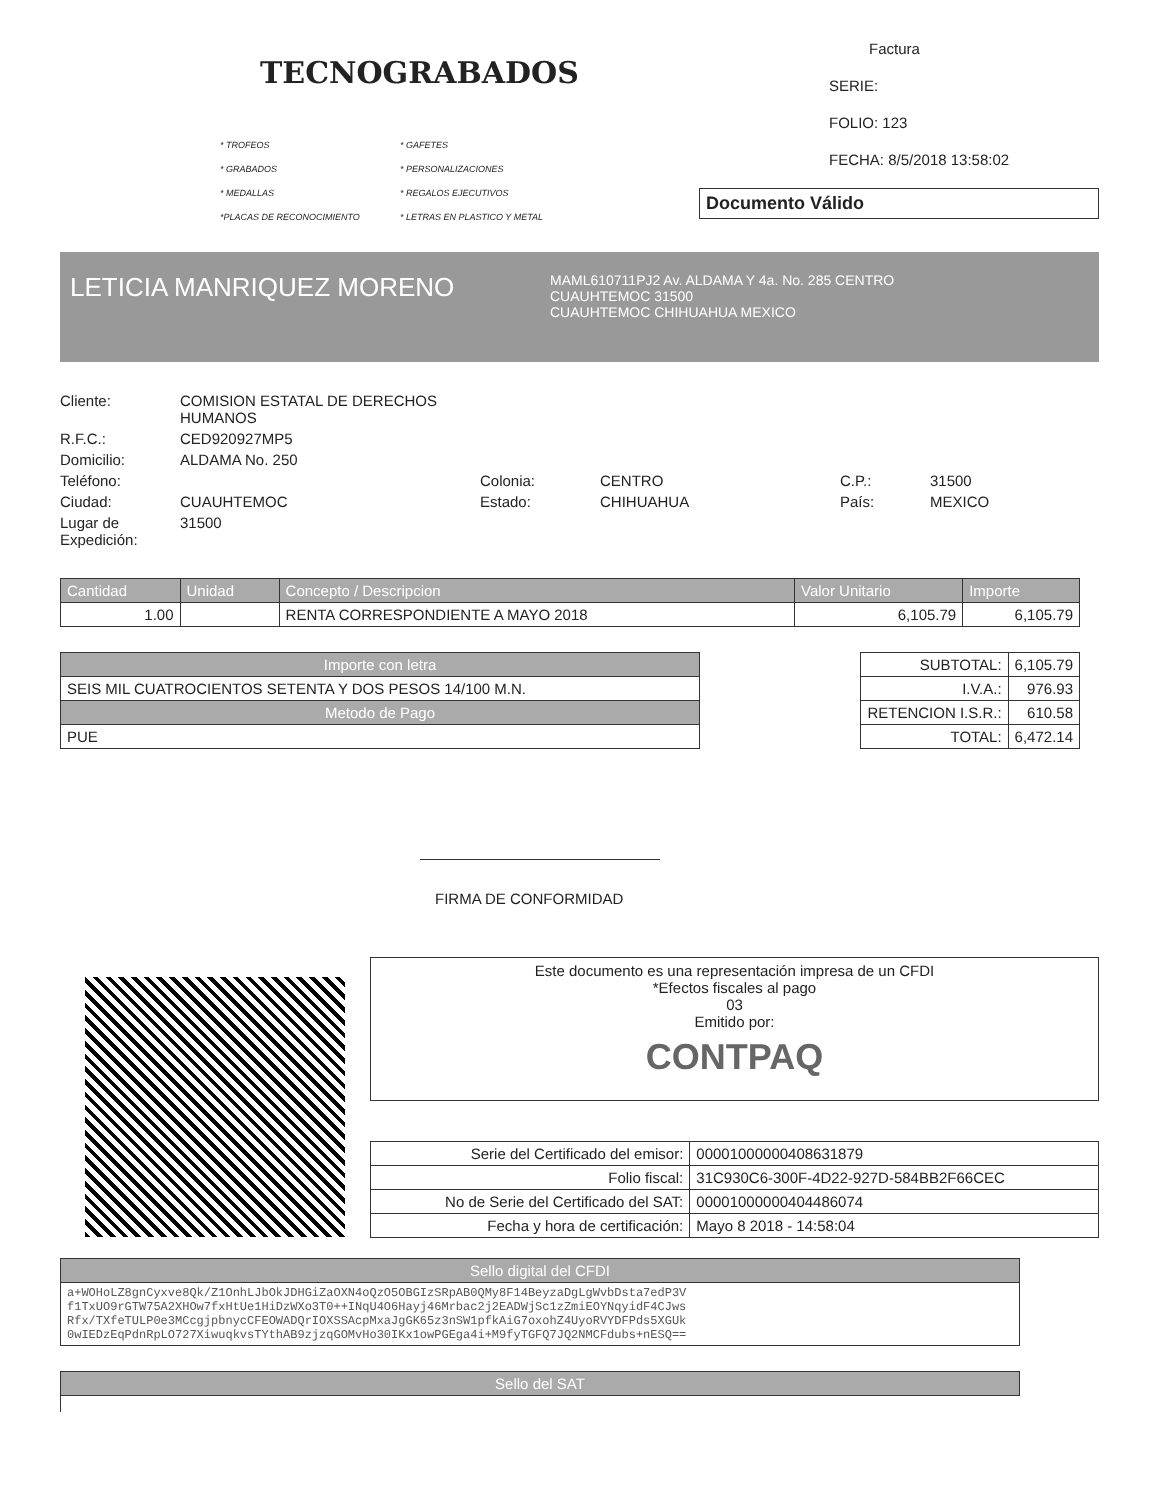TECNOGRABADOS
* TROFEOS * GAFETES * GRABADOS * PERSONALIZACIONES * MEDALLAS * REGALOS EJECUTIVOS *PLACAS DE RECONOCIMIENTO * LETRAS EN PLASTICO Y METAL
Factura
SERIE:
FOLIO: 123
FECHA: 8/5/2018 13:58:02
Documento Válido
LETICIA MANRIQUEZ MORENO
MAML610711PJ2 Av. ALDAMA Y 4a. No. 285 CENTRO
CUAUHTEMOC 31500
CUAUHTEMOC CHIHUAHUA MEXICO
Cliente: COMISION ESTATAL DE DERECHOS HUMANOS R.F.C.: CED920927MP5 Domicilio: ALDAMA No. 250 Teléfono: Colonia: CENTRO C.P.: 31500 Ciudad: CUAUHTEMOC Estado: CHIHUAHUA País: MEXICO Lugar de Expedición: 31500
| Cantidad | Unidad | Concepto / Descripcion | Valor Unitario | Importe |
| --- | --- | --- | --- | --- |
| 1.00 | | RENTA CORRESPONDIENTE A MAYO 2018 | 6,105.79 | 6,105.79 |
| Importe con letra |
| --- |
| SEIS MIL CUATROCIENTOS SETENTA Y DOS PESOS 14/100 M.N. |
| Metodo de Pago |
| PUE |
| SUBTOTAL: | 6,105.79 |
| I.V.A.: | 976.93 |
| RETENCION I.S.R.: | 610.58 |
| TOTAL: | 6,472.14 |
FIRMA DE CONFORMIDAD
Este documento es una representación impresa de un CFDI
*Efectos fiscales al pago
03
Emitido por:
CONTPAQ
| Serie del Certificado del emisor: | 00001000000408631879 |
| Folio fiscal: | 31C930C6-300F-4D22-927D-584BB2F66CEC |
| No de Serie del Certificado del SAT: | 00001000000404486074 |
| Fecha y hora de certificación: | Mayo 8 2018 - 14:58:04 |
| Sello digital del CFDI |
| --- |
| a+WOHoLZ8gnCyxve8Qk/Z1OnhLJbOkJDHGiZaOXN4oQzO5OBGIzSRpAB0QMy8F14BeyzaDgLgWvbDsta7edP3V f1TxUO9rGTW75A2XHOw7fxHtUe1HiDzWXo3T0++INqU4O6Hayj46Mrbac2j2EADWjSc1zZmiEOYNqyidF4CJws Rfx/TXfeTULP0e3MCcgjpbnycCFEOWADQrIOXSSAcpMxaJgGK65z3nSW1pfkAiG7oxohZ4UyoRVYDFPds5XGUk 0wIEDzEqPdnRpLO727XiwuqkvsTYthAB9zjzqGOMvHo30IKx1owPGEga4i+M9fyTGFQ7JQ2NMCFdubs+nESQ== |
| Sello del SAT |
| --- |